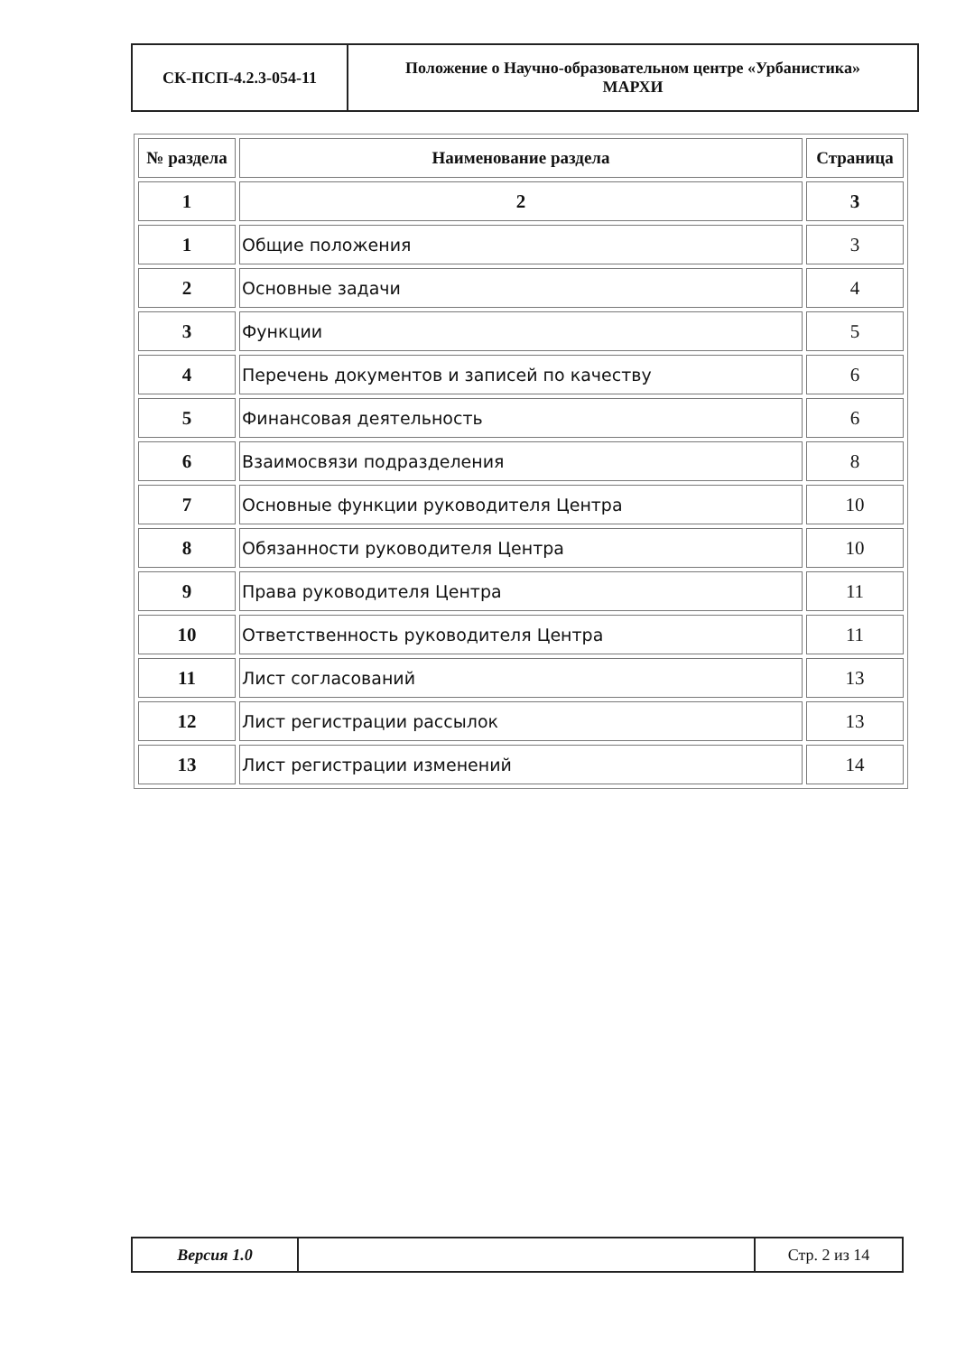| СК-ПСП-4.2.3-054-11 | Положение о Научно-образовательном центре «Урбанистика» МАРХИ |
| № раздела | Наименование раздела | Страница |
| --- | --- | --- |
| 1 | 2 | 3 |
| 1 | Общие положения | 3 |
| 2 | Основные задачи | 4 |
| 3 | Функции | 5 |
| 4 | Перечень документов и записей по качеству | 6 |
| 5 | Финансовая деятельность | 6 |
| 6 | Взаимосвязи подразделения | 8 |
| 7 | Основные функции руководителя Центра | 10 |
| 8 | Обязанности руководителя Центра | 10 |
| 9 | Права руководителя Центра | 11 |
| 10 | Ответственность руководителя Центра | 11 |
| 11 | Лист согласований | 13 |
| 12 | Лист регистрации рассылок | 13 |
| 13 | Лист регистрации изменений | 14 |
| Версия 1.0 | | Стр. 2 из 14 |